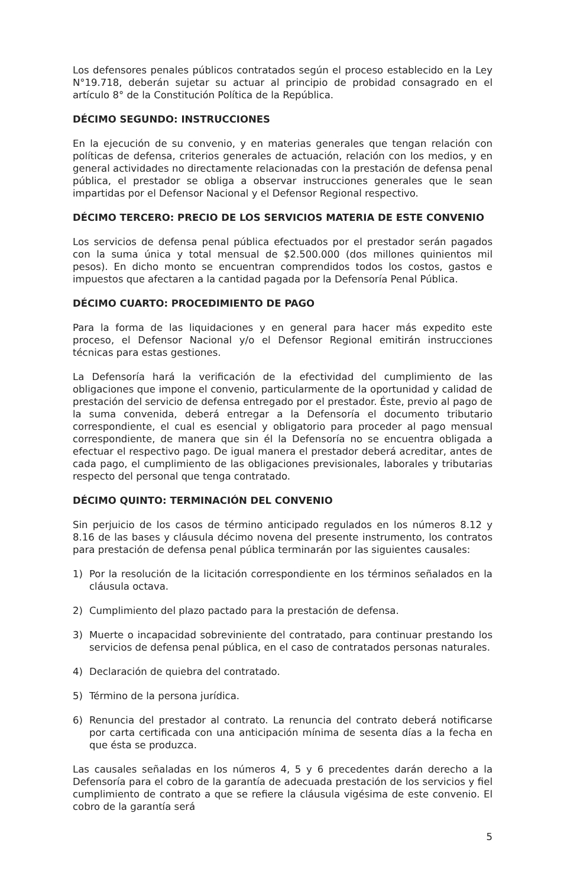Los defensores penales públicos contratados según el proceso establecido en la Ley N°19.718, deberán sujetar su actuar al principio de probidad consagrado en el artículo 8° de la Constitución Política de la República.
DÉCIMO SEGUNDO: INSTRUCCIONES
En la ejecución de su convenio, y en materias generales que tengan relación con políticas de defensa, criterios generales de actuación, relación con los medios, y en general actividades no directamente relacionadas con la prestación de defensa penal pública, el prestador se obliga a observar instrucciones generales que le sean impartidas por el Defensor Nacional y el Defensor Regional respectivo.
DÉCIMO TERCERO: PRECIO DE LOS SERVICIOS MATERIA DE ESTE CONVENIO
Los servicios de defensa penal pública efectuados por el prestador serán pagados con la suma única y total mensual de $2.500.000 (dos millones quinientos mil pesos). En dicho monto se encuentran comprendidos todos los costos, gastos e impuestos que afectaren a la cantidad pagada por la Defensoría Penal Pública.
DÉCIMO CUARTO: PROCEDIMIENTO DE PAGO
Para la forma de las liquidaciones y en general para hacer más expedito este proceso, el Defensor Nacional y/o el Defensor Regional emitirán instrucciones técnicas para estas gestiones.
La Defensoría hará la verificación de la efectividad del cumplimiento de las obligaciones que impone el convenio, particularmente de la oportunidad y calidad de prestación del servicio de defensa entregado por el prestador. Éste, previo al pago de la suma convenida, deberá entregar a la Defensoría el documento tributario correspondiente, el cual es esencial y obligatorio para proceder al pago mensual correspondiente, de manera que sin él la Defensoría no se encuentra obligada a efectuar el respectivo pago. De igual manera el prestador deberá acreditar, antes de cada pago, el cumplimiento de las obligaciones previsionales, laborales y tributarias respecto del personal que tenga contratado.
DÉCIMO QUINTO: TERMINACIÓN DEL CONVENIO
Sin perjuicio de los casos de término anticipado regulados en los números 8.12 y 8.16 de las bases y cláusula décimo novena del presente instrumento, los contratos para prestación de defensa penal pública terminarán por las siguientes causales:
1) Por la resolución de la licitación correspondiente en los términos señalados en la cláusula octava.
2) Cumplimiento del plazo pactado para la prestación de defensa.
3) Muerte o incapacidad sobreviniente del contratado, para continuar prestando los servicios de defensa penal pública, en el caso de contratados personas naturales.
4) Declaración de quiebra del contratado.
5) Término de la persona jurídica.
6) Renuncia del prestador al contrato. La renuncia del contrato deberá notificarse por carta certificada con una anticipación mínima de sesenta días a la fecha en que ésta se produzca.
Las causales señaladas en los números 4, 5 y 6 precedentes darán derecho a la Defensoría para el cobro de la garantía de adecuada prestación de los servicios y fiel cumplimiento de contrato a que se refiere la cláusula vigésima de este convenio. El cobro de la garantía será
5